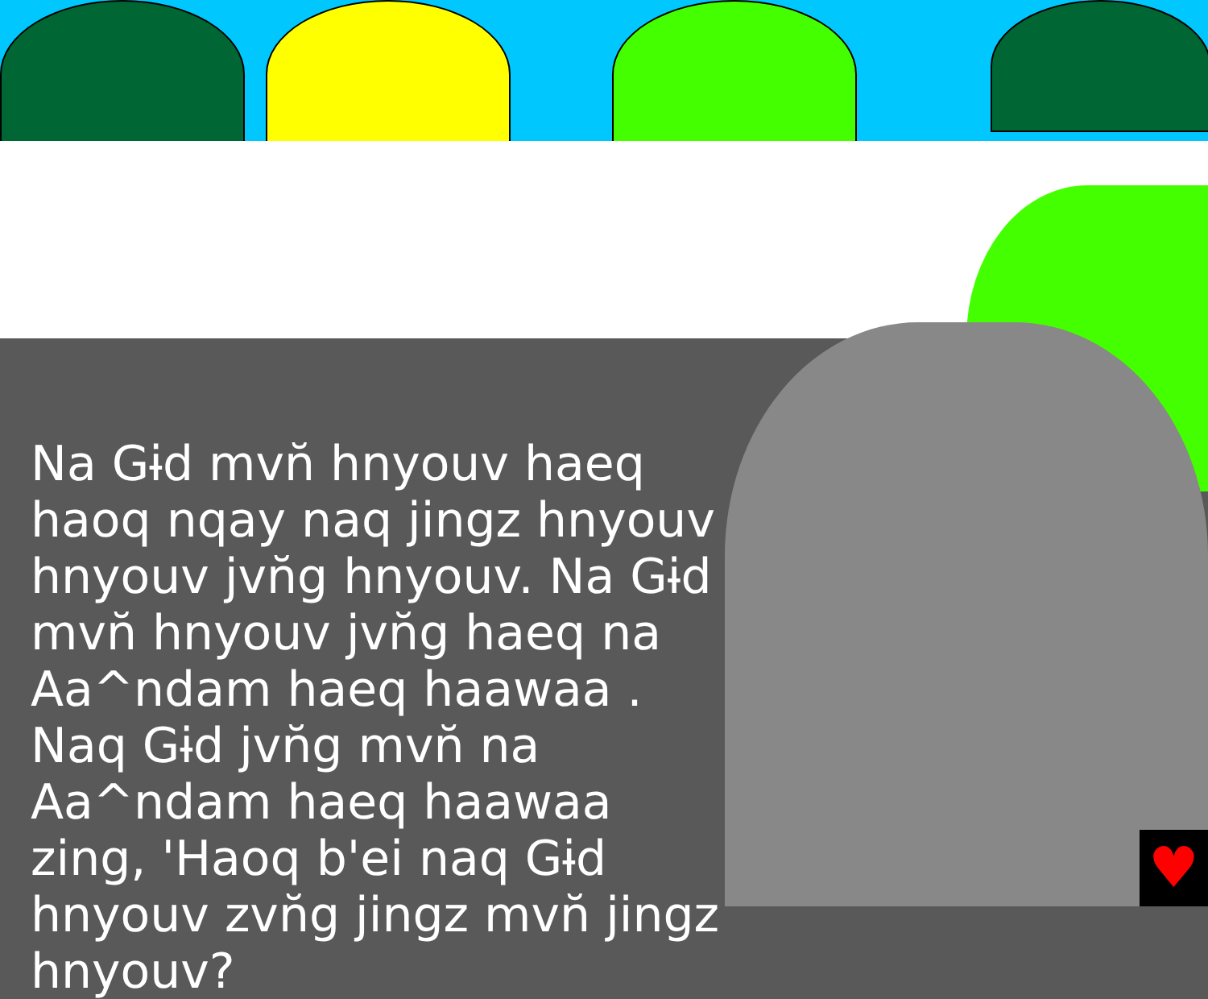♥
Na Gɨd mvn̆ hnyouv haeq haoq nqay naq jingz hnyouv hnyouv jvn̆g hnyouv. Na Gɨd mvn̆ hnyouv jvn̆g haeq na Aa^ndam haeq haawaa . Naq Gɨd jvn̆g mvn̆ na Aa^ndam haeq haawaa zing, 'Haoq b'ei naq Gɨd hnyouv zvn̆g jingz mvn̆ jingz hnyouv?